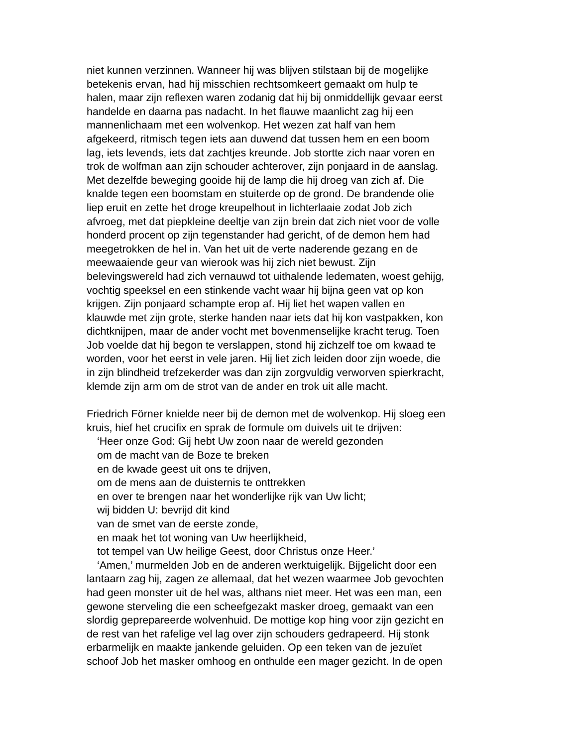niet kunnen verzinnen. Wanneer hij was blijven stilstaan bij de mogelijke
betekenis ervan, had hij misschien rechtsomkeert gemaakt om hulp te
halen, maar zijn reflexen waren zodanig dat hij bij onmiddellijk gevaar eerst
handelde en daarna pas nadacht. In het flauwe maanlicht zag hij een
mannenlichaam met een wolvenkop. Het wezen zat half van hem
afgekeerd, ritmisch tegen iets aan duwend dat tussen hem en een boom
lag, iets levends, iets dat zachtjes kreunde. Job stortte zich naar voren en
trok de wolfman aan zijn schouder achterover, zijn ponjaard in de aanslag.
Met dezelfde beweging gooide hij de lamp die hij droeg van zich af. Die
knalde tegen een boomstam en stuiterde op de grond. De brandende olie
liep eruit en zette het droge kreupelhout in lichterlaaie zodat Job zich
afvroeg, met dat piepkleine deeltje van zijn brein dat zich niet voor de volle
honderd procent op zijn tegenstander had gericht, of de demon hem had
meegetrokken de hel in. Van het uit de verte naderende gezang en de
meewaaiende geur van wierook was hij zich niet bewust. Zijn
belevingswereld had zich vernauwd tot uithalende ledematen, woest gehijg,
vochtig speeksel en een stinkende vacht waar hij bijna geen vat op kon
krijgen. Zijn ponjaard schampte erop af. Hij liet het wapen vallen en
klauwde met zijn grote, sterke handen naar iets dat hij kon vastpakken, kon
dichtknijpen, maar de ander vocht met bovenmenselijke kracht terug. Toen
Job voelde dat hij begon te verslappen, stond hij zichzelf toe om kwaad te
worden, voor het eerst in vele jaren. Hij liet zich leiden door zijn woede, die
in zijn blindheid trefzekerder was dan zijn zorgvuldig verworven spierkracht,
klemde zijn arm om de strot van de ander en trok uit alle macht.
Friedrich Förner knielde neer bij de demon met de wolvenkop. Hij sloeg een
kruis, hief het crucifix en sprak de formule om duivels uit te drijven:
‘Heer onze God: Gij hebt Uw zoon naar de wereld gezonden
om de macht van de Boze te breken
en de kwade geest uit ons te drijven,
om de mens aan de duisternis te onttrekken
en over te brengen naar het wonderlijke rijk van Uw licht;
wij bidden U: bevrijd dit kind
van de smet van de eerste zonde,
en maak het tot woning van Uw heerlijkheid,
tot tempel van Uw heilige Geest, door Christus onze Heer.’
‘Amen,’ murmelden Job en de anderen werktuigelijk. Bijgelicht door een
lantaarn zag hij, zagen ze allemaal, dat het wezen waarmee Job gevochten
had geen monster uit de hel was, althans niet meer. Het was een man, een
gewone sterveling die een scheefgezakt masker droeg, gemaakt van een
slordig geprepareerde wolvenhuid. De mottige kop hing voor zijn gezicht en
de rest van het rafelige vel lag over zijn schouders gedrapeerd. Hij stonk
erbarmelijk en maakte jankende geluiden. Op een teken van de jezuïet
schoof Job het masker omhoog en onthulde een mager gezicht. In de open